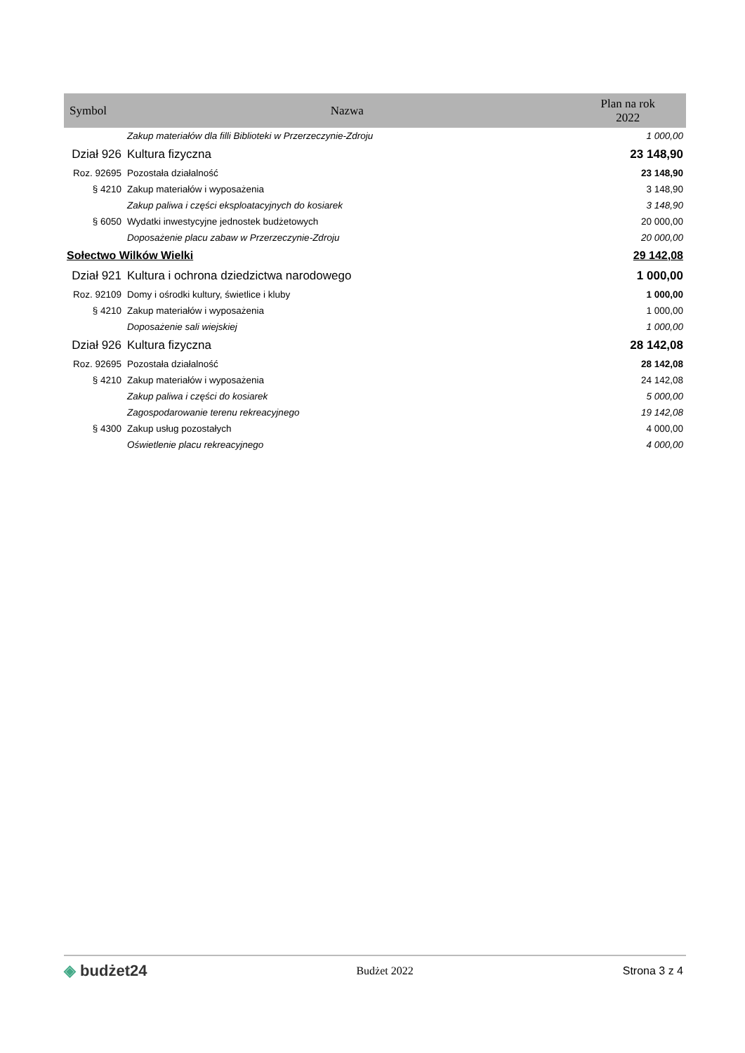| Symbol | Nazwa | Plan na rok 2022 |
| --- | --- | --- |
| | Zakup materiałów dla filli Biblioteki w Przerzeczynie-Zdroju | 1 000,00 |
| Dział 926 | Kultura fizyczna | 23 148,90 |
| Roz. 92695 | Pozostała działalność | 23 148,90 |
| § 4210 | Zakup materiałów i wyposażenia | 3 148,90 |
| | Zakup paliwa i części eksploatacyjnych do kosiarek | 3 148,90 |
| § 6050 | Wydatki inwestycyjne jednostek budżetowych | 20 000,00 |
| | Doposażenie placu zabaw w Przerzeczynie-Zdroju | 20 000,00 |
| Sołectwo Wilków Wielki | | 29 142,08 |
| Dział 921 | Kultura i ochrona dziedzictwa narodowego | 1 000,00 |
| Roz. 92109 | Domy i ośrodki kultury, świetlice i kluby | 1 000,00 |
| § 4210 | Zakup materiałów i wyposażenia | 1 000,00 |
| | Doposażenie sali wiejskiej | 1 000,00 |
| Dział 926 | Kultura fizyczna | 28 142,08 |
| Roz. 92695 | Pozostała działalność | 28 142,08 |
| § 4210 | Zakup materiałów i wyposażenia | 24 142,08 |
| | Zakup paliwa i części do kosiarek | 5 000,00 |
| | Zagospodarowanie terenu rekreacyjnego | 19 142,08 |
| § 4300 | Zakup usług pozostałych | 4 000,00 |
| | Oświetlenie placu rekreacyjnego | 4 000,00 |
◈ budżet24 Budżet 2022 Strona 3 z 4